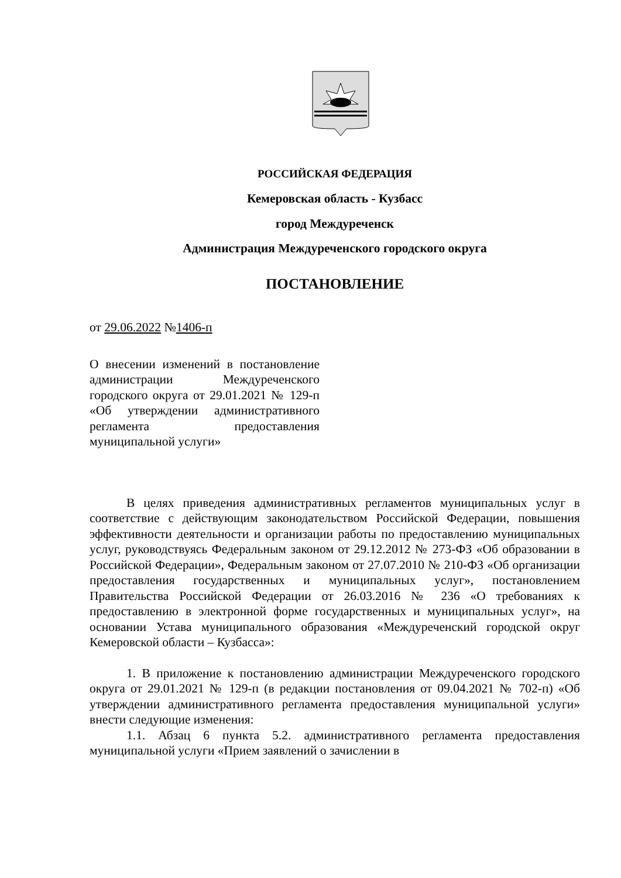РОССИЙСКАЯ ФЕДЕРАЦИЯ
Кемеровская область - Кузбасс
город Междуреченск
Администрация Междуреченского городского округа
ПОСТАНОВЛЕНИЕ
от 29.06.2022 №1406-п
О внесении изменений в постановление администрации Междуреченского городского округа от 29.01.2021 № 129-п «Об утверждении административного регламента предоставления муниципальной услуги»
В целях приведения административных регламентов муниципальных услуг в соответствие с действующим законодательством Российской Федерации, повышения эффективности деятельности и организации работы по предоставлению муниципальных услуг, руководствуясь Федеральным законом от 29.12.2012 № 273-ФЗ «Об образовании в Российской Федерации», Федеральным законом от 27.07.2010 № 210-ФЗ «Об организации предоставления государственных и муниципальных услуг», постановлением Правительства Российской Федерации от 26.03.2016 № 236 «О требованиях к предоставлению в электронной форме государственных и муниципальных услуг», на основании Устава муниципального образования «Междуреченский городской округ Кемеровской области – Кузбасса»:
1. В приложение к постановлению администрации Междуреченского городского округа от 29.01.2021 № 129-п (в редакции постановления от 09.04.2021 № 702-п) «Об утверждении административного регламента предоставления муниципальной услуги» внести следующие изменения:
1.1. Абзац 6 пункта 5.2. административного регламента предоставления муниципальной услуги «Прием заявлений о зачислении в